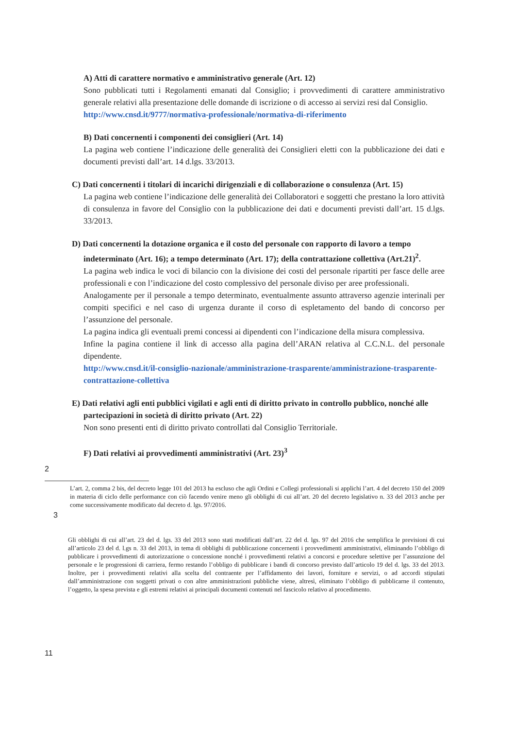A) Atti di carattere normativo e amministrativo generale (Art. 12)
Sono pubblicati tutti i Regolamenti emanati dal Consiglio; i provvedimenti di carattere amministrativo generale relativi alla presentazione delle domande di iscrizione o di accesso ai servizi resi dal Consiglio.
http://www.cnsd.it/9777/normativa-professionale/normativa-di-riferimento
B) Dati concernenti i componenti dei consiglieri (Art. 14)
La pagina web contiene l’indicazione delle generalità dei Consiglieri eletti con la pubblicazione dei dati e documenti previsti dall’art. 14 d.lgs. 33/2013.
C) Dati concernenti i titolari di incarichi dirigenziali e di collaborazione o consulenza (Art. 15)
La pagina web contiene l’indicazione delle generalità dei Collaboratori e soggetti che prestano la loro attività di consulenza in favore del Consiglio con la pubblicazione dei dati e documenti previsti dall’art. 15 d.lgs. 33/2013.
D) Dati concernenti la dotazione organica e il costo del personale con rapporto di lavoro a tempo indeterminato (Art. 16); a tempo determinato (Art. 17); della contrattazione collettiva (Art.21)<sup>2</sup>.
La pagina web indica le voci di bilancio con la divisione dei costi del personale ripartiti per fasce delle aree professionali e con l’indicazione del costo complessivo del personale diviso per aree professionali.
Analogamente per il personale a tempo determinato, eventualmente assunto attraverso agenzie interinali per compiti specifici e nel caso di urgenza durante il corso di espletamento del bando di concorso per l’assunzione del personale.
La pagina indica gli eventuali premi concessi ai dipendenti con l’indicazione della misura complessiva.
Infine la pagina contiene il link di accesso alla pagina dell’ARAN relativa al C.C.N.L. del personale dipendente.
http://www.cnsd.it/il-consiglio-nazionale/amministrazione-trasparente/amministrazione-trasparente-contrattazione-collettiva
E) Dati relativi agli enti pubblici vigilati e agli enti di diritto privato in controllo pubblico, nonché alle partecipazioni in società di diritto privato (Art. 22)
Non sono presenti enti di diritto privato controllati dal Consiglio Territoriale.
F) Dati relativi ai provvedimenti amministrativi (Art. 23)<sup>3</sup>
2
L’art. 2, comma 2 bis, del decreto legge 101 del 2013 ha escluso che agli Ordini e Collegi professionali si applichi l’art. 4 del decreto 150 del 2009 in materia di ciclo delle performance con ciò facendo venire meno gli obblighi di cui all’art. 20 del decreto legislativo n. 33 del 2013 anche per come successivamente modificato dal decreto d. lgs. 97/2016.
3
Gli obblighi di cui all’art. 23 del d. lgs. 33 del 2013 sono stati modificati dall’art. 22 del d. lgs. 97 del 2016 che semplifica le previsioni di cui all’articolo 23 del d. l.gs n. 33 del 2013, in tema di obblighi di pubblicazione concernenti i provvedimenti amministrativi, eliminando l’obbligo di pubblicare i provvedimenti di autorizzazione o concessione nonché i provvedimenti relativi a concorsi e procedure selettive per l’assunzione del personale e le progressioni di carriera, fermo restando l’obbligo di pubblicare i bandi di concorso previsto dall’articolo 19 del d. lgs. 33 del 2013. Inoltre, per i provvedimenti relativi alla scelta del contraente per l’affidamento dei lavori, forniture e servizi, o ad accordi stipulati dall’amministrazione con soggetti privati o con altre amministrazioni pubbliche viene, altresì, eliminato l’obbligo di pubblicarne il contenuto, l’oggetto, la spesa prevista e gli estremi relativi ai principali documenti contenuti nel fascicolo relativo al procedimento.
11